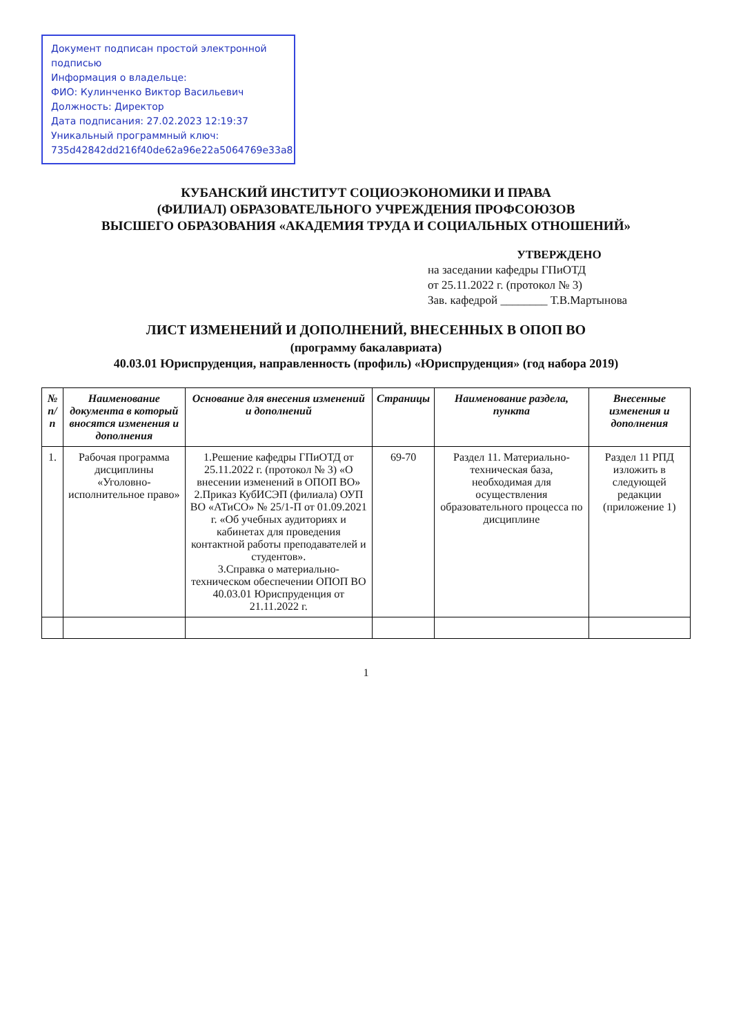Документ подписан простой электронной подписью
Информация о владельце:
ФИО: Кулинченко Виктор Васильевич
Должность: Директор
Дата подписания: 27.02.2023 12:19:37
Уникальный программный ключ:
735d42842dd216f40de62a96e22a5064769e33a8
КУБАНСКИЙ ИНСТИТУТ СОЦИОЭКОНОМИКИ И ПРАВА
(ФИЛИАЛ) ОБРАЗОВАТЕЛЬНОГО УЧРЕЖДЕНИЯ ПРОФСОЮЗОВ
ВЫСШЕГО ОБРАЗОВАНИЯ «АКАДЕМИЯ ТРУДА И СОЦИАЛЬНЫХ ОТНОШЕНИЙ»
УТВЕРЖДЕНО
на заседании кафедры ГПиОТД
от 25.11.2022 г. (протокол № 3)
Зав. кафедрой ________ Т.В.Мартынова
ЛИСТ ИЗМЕНЕНИЙ И ДОПОЛНЕНИЙ, ВНЕСЕННЫХ В ОПОП ВО
(программу бакалавриата)
40.03.01 Юриспруденция, направленность (профиль) «Юриспруденция» (год набора 2019)
| № п/п | Наименование документа в который вносятся изменения и дополнения | Основание для внесения изменений и дополнений | Страницы | Наименование раздела, пункта | Внесенные изменения и дополнения |
| --- | --- | --- | --- | --- | --- |
| 1. | Рабочая программа дисциплины «Уголовно-исполнительное право» | 1.Решение кафедры ГПиОТД от 25.11.2022 г. (протокол № 3) «О внесении изменений в ОПОП ВО» 2.Приказ КубИСЭП (филиала) ОУП ВО «АТиСО» № 25/1-П от 01.09.2021 г. «Об учебных аудиториях и кабинетах для проведения контактной работы преподавателей и студентов». 3.Справка о материально-техническом обеспечении ОПОП ВО 40.03.01 Юриспруденция от 21.11.2022 г. | 69-70 | Раздел 11. Материально-техническая база, необходимая для осуществления образовательного процесса по дисциплине | Раздел 11 РПД изложить в следующей редакции (приложение 1) |
1